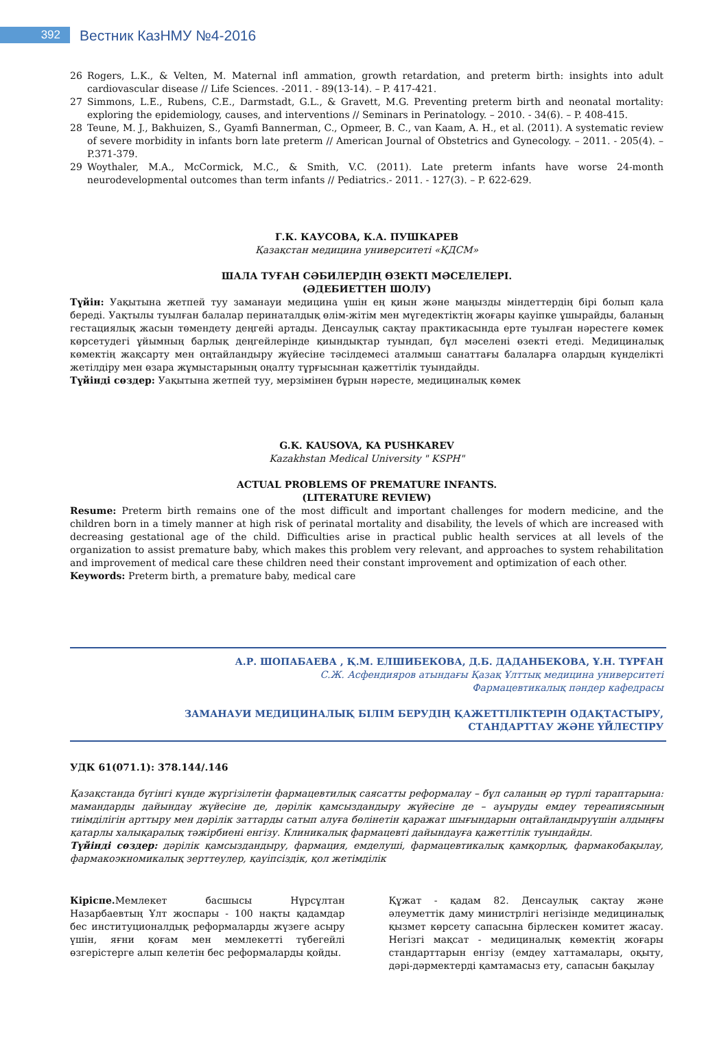392
Вестник КазНМУ №4-2016
26 Rogers, L.K., & Velten, M. Maternal infl ammation, growth retardation, and preterm birth: insights into adult cardiovascular disease // Life Sciences. -2011. - 89(13-14). – P. 417-421.
27 Simmons, L.E., Rubens, C.E., Darmstadt, G.L., & Gravett, M.G. Preventing preterm birth and neonatal mortality: exploring the epidemiology, causes, and interventions // Seminars in Perinatology. – 2010. - 34(6). – P. 408-415.
28 Teune, M. J., Bakhuizen, S., Gyamfi Bannerman, C., Opmeer, B. C., van Kaam, A. H., et al. (2011). A systematic review of severe morbidity in infants born late preterm // American Journal of Obstetrics and Gynecology. – 2011. - 205(4). – P.371-379.
29 Woythaler, M.A., McCormick, M.C., & Smith, V.C. (2011). Late preterm infants have worse 24-month neurodevelopmental outcomes than term infants // Pediatrics.- 2011. - 127(3). – P. 622-629.
Г.К. КАУСОВА, К.А. ПУШКАРЕВ
Қазақстан медицина университеті «ҚДСМ»
ШАЛА ТУҒАН СӘБИЛЕРДІҢ ӨЗЕКТІ МӘСЕЛЕЛЕРІ.
(ӘДЕБИЕТТЕН ШОЛУ)
Түйін: Уақытына жетпей туу заманауи медицина үшін ең қиын және маңызды міндеттердің бірі болып қала береді. Уақтылы туылған балалар перинаталдық өлім-жітім мен мүгедектіктің жоғары қауіпке ұшырайды, баланың гестациялық жасын төмендету деңгейі артады. Денсаулық сақтау практикасында ерте туылған нәрестеге көмек көрсетудегі ұйымның барлық деңгейлерінде қиындықтар туындап, бұл мәселені өзекті етеді. Медициналық көмектің жақсарту мен оңтайландыру жүйесіне тәсілдемесі аталмыш санаттағы балаларға олардың күнделікті жетілдіру мен өзара жұмыстарының оңалту тұрғысынан қажеттілік туындайды.
Түйінді сөздер: Уақытына жетпей туу, мерзімінен бұрын нәресте, медициналық көмек
G.K. KAUSOVA, KA PUSHKAREV
Kazakhstan Medical University " KSPH"
ACTUAL PROBLEMS OF PREMATURE INFANTS.
(LITERATURE REVIEW)
Resume: Preterm birth remains one of the most difficult and important challenges for modern medicine, and the children born in a timely manner at high risk of perinatal mortality and disability, the levels of which are increased with decreasing gestational age of the child. Difficulties arise in practical public health services at all levels of the organization to assist premature baby, which makes this problem very relevant, and approaches to system rehabilitation and improvement of medical care these children need their constant improvement and optimization of each other.
Keywords: Preterm birth, a premature baby, medical care
А.Р. ШОПАБАЕВА , Қ.М. ЕЛШИБЕКОВА, Д.Б. ДАДАНБЕКОВА, Ұ.Н. ТҰРҒАН
С.Ж. Асфендияров атындағы Қазақ Ұлттық медицина университеті
Фармацевтикалық пәндер кафедрасы
ЗАМАНАУИ МЕДИЦИНАЛЫҚ БІЛІМ БЕРУДІҢ ҚАЖЕТТІЛІКТЕРІН ОДАҚТАСТЫРУ,
СТАНДАРТТАУ ЖӘНЕ ҮЙЛЕСТІРУ
УДК 61(071.1): 378.144/.146
Қазақстанда бүгінгі күнде жүргізілетін фармацевтилық саясатты реформалау – бұл саланың әр түрлі тараптарына: мамандарды дайындау жүйесіне де, дәрілік қамсыздандыру жүйесіне де – ауыруды емдеу тереапиясының тиімділігін арттыру мен дәрілік заттарды сатып алуға бөлінетін қаражат шығындарын оңтайландыруүшін алдыңғы қатарлы халықаралық тәжірбиені енгізу. Клиникалық фармацевті дайындауға қажеттілік туындайды.
Түйінді сөздер: дәрілік қамсыздандыру, фармация, емделуші, фармацевтикалық қамқорлық, фармакобақылау, фармакоэкномикалық зерттеулер, қауіпсіздік, қол жетімділік
Кіріспе. Мемлекет басшысы Нұрсұлтан Назарбаевтың Ұлт жоспары - 100 нақты қадамдар бес институционалдық реформаларды жүзеге асыру үшін, яғни қоғам мен мемлекетті түбегейлі өзгерістерге алып келетін бес реформаларды қойды.
Құжат - қадам 82. Денсаулық сақтау және әлеуметтік даму министрлігі негізінде медициналық қызмет көрсету сапасына бірлескен комитет жасау. Негізгі мақсат - медициналық көмектің жоғары стандарттарын енгізу (емдеу хаттамалары, оқыту, дәрі-дәрмектерді қамтамасыз ету, сапасын бақылау